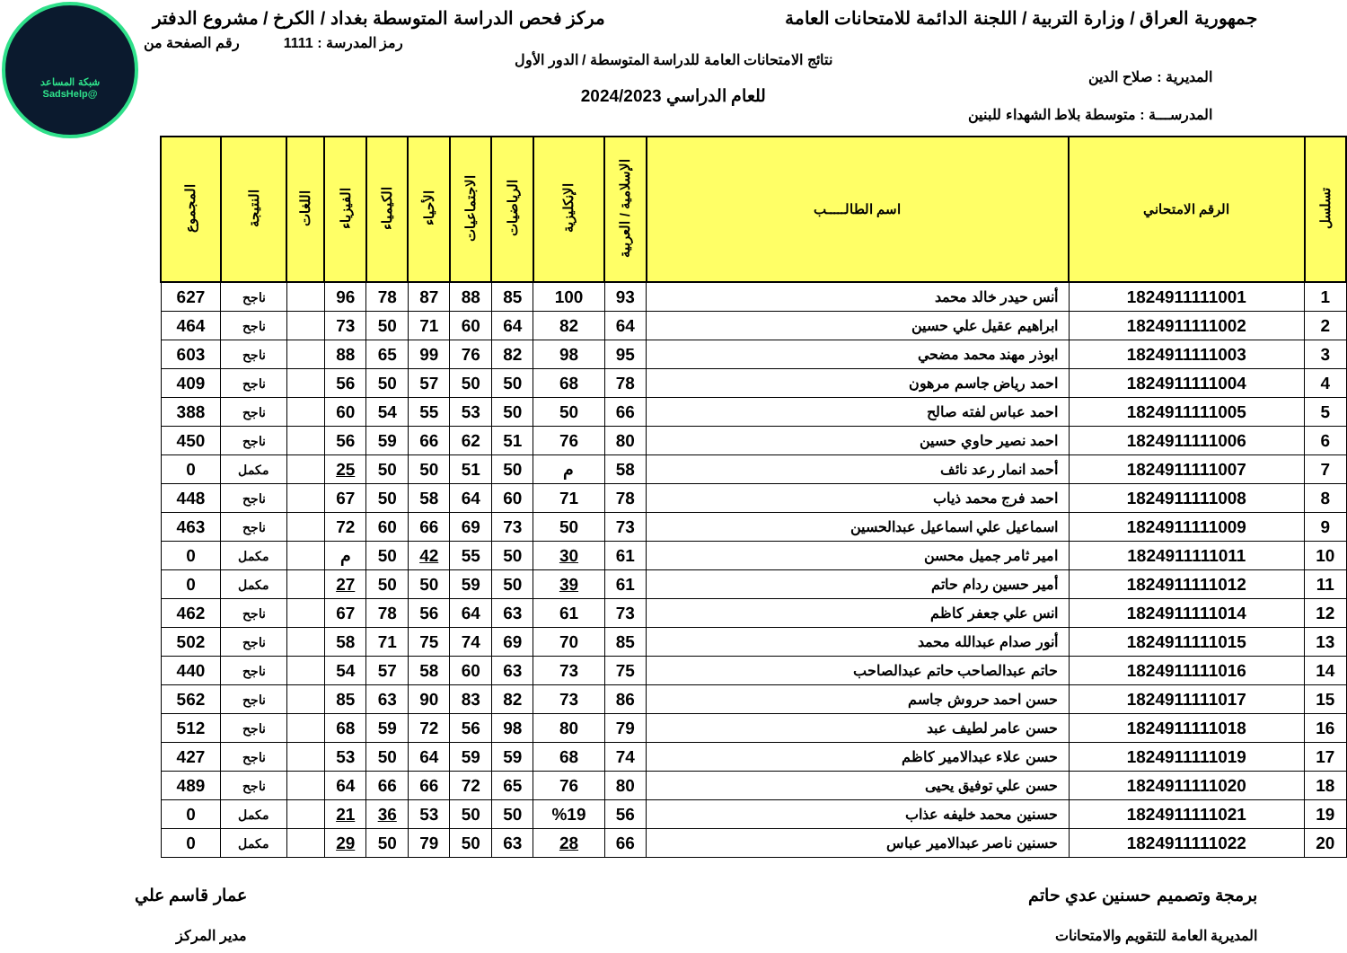شبكة المساعد
@SadsHelp
جمهورية العراق / وزارة التربية / اللجنة الدائمة للامتحانات العامة
مركز فحص الدراسة المتوسطة بغداد / الكرخ / مشروع الدفتر
رمز المدرسة : 1111 رقم الصفحة من
نتائج الامتحانات العامة للدراسة المتوسطة / الدور الأول
المديرية : صلاح الدين
للعام الدراسي 2024/2023
المدرســـة : متوسطة بلاط الشهداء للبنين
| تسلسل | الرقم الامتحاني | اسم الطالـــــب | الإسلامية / العربية | الإنكليزية | الرياضيات | الاجتماعيات | الأحياء | الكيمياء | الفيزياء | اللغات | النتيجة | المجموع |
| --- | --- | --- | --- | --- | --- | --- | --- | --- | --- | --- | --- | --- |
| 1 | 1824911111001 | أنس حيدر خالد محمد | 93 | 100 | 85 | 88 | 87 | 78 | 96 | | ناجح | 627 |
| 2 | 1824911111002 | ابراهيم عقيل علي حسين | 64 | 82 | 64 | 60 | 71 | 50 | 73 | | ناجح | 464 |
| 3 | 1824911111003 | ابوذر مهند محمد مضحي | 95 | 98 | 82 | 76 | 99 | 65 | 88 | | ناجح | 603 |
| 4 | 1824911111004 | احمد رياض جاسم مرهون | 78 | 68 | 50 | 50 | 57 | 50 | 56 | | ناجح | 409 |
| 5 | 1824911111005 | احمد عباس لفته صالح | 66 | 50 | 50 | 53 | 55 | 54 | 60 | | ناجح | 388 |
| 6 | 1824911111006 | احمد نصير حاوي حسين | 80 | 76 | 51 | 62 | 66 | 59 | 56 | | ناجح | 450 |
| 7 | 1824911111007 | أحمد انمار رعد نائف | 58 | م | 50 | 51 | 50 | 50 | 25 | | مكمل | 0 |
| 8 | 1824911111008 | احمد فرج محمد ذياب | 78 | 71 | 60 | 64 | 58 | 50 | 67 | | ناجح | 448 |
| 9 | 1824911111009 | اسماعيل علي اسماعيل عبدالحسين | 73 | 50 | 73 | 69 | 66 | 60 | 72 | | ناجح | 463 |
| 10 | 1824911111011 | امير ثامر جميل محسن | 61 | 30 | 50 | 55 | 42 | 50 | م | | مكمل | 0 |
| 11 | 1824911111012 | أمير حسين ردام حاتم | 61 | 39 | 50 | 59 | 50 | 50 | 27 | | مكمل | 0 |
| 12 | 1824911111014 | انس علي جعفر كاظم | 73 | 61 | 63 | 64 | 56 | 78 | 67 | | ناجح | 462 |
| 13 | 1824911111015 | أنور صدام عبدالله محمد | 85 | 70 | 69 | 74 | 75 | 71 | 58 | | ناجح | 502 |
| 14 | 1824911111016 | حاتم عبدالصاحب حاتم عبدالصاحب | 75 | 73 | 63 | 60 | 58 | 57 | 54 | | ناجح | 440 |
| 15 | 1824911111017 | حسن احمد حروش جاسم | 86 | 73 | 82 | 83 | 90 | 63 | 85 | | ناجح | 562 |
| 16 | 1824911111018 | حسن عامر لطيف عبد | 79 | 80 | 98 | 56 | 72 | 59 | 68 | | ناجح | 512 |
| 17 | 1824911111019 | حسن علاء عبدالامير كاظم | 74 | 68 | 59 | 59 | 64 | 50 | 53 | | ناجح | 427 |
| 18 | 1824911111020 | حسن علي توفيق يحيى | 80 | 76 | 65 | 72 | 66 | 66 | 64 | | ناجح | 489 |
| 19 | 1824911111021 | حسنين محمد خليفه عذاب | 56 | %19 | 50 | 50 | 53 | 36 | 21 | | مكمل | 0 |
| 20 | 1824911111022 | حسنين ناصر عبدالامير عباس | 66 | 28 | 63 | 50 | 79 | 50 | 29 | | مكمل | 0 |
برمجة وتصميم حسنين عدي حاتم
المديرية العامة للتقويم والامتحانات
عمار قاسم علي
مدير المركز